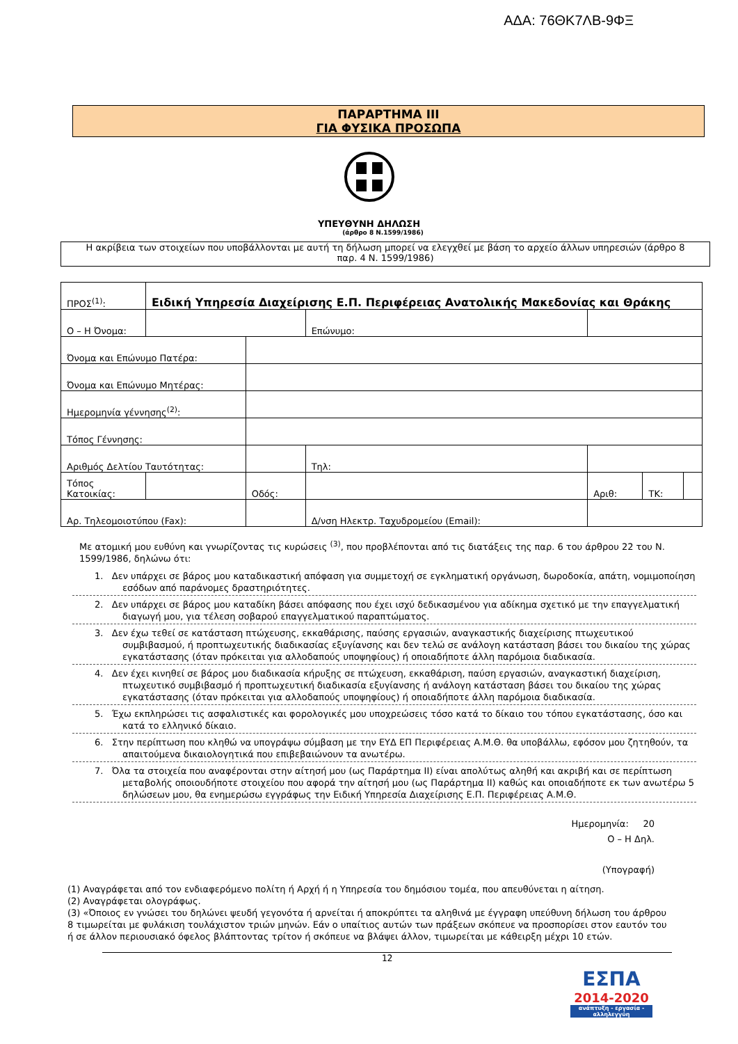ΑΔΑ: 76ΘΚ7ΛΒ-9ΦΞ
ΠΑΡΑΡΤΗΜΑ III
ΓΙΑ ΦΥΣΙΚΑ ΠΡΟΣΩΠΑ
ΥΠΕΥΘΥΝΗ ΔΗΛΩΣΗ
(άρθρο 8 Ν.1599/1986)
Η ακρίβεια των στοιχείων που υποβάλλονται με αυτή τη δήλωση μπορεί να ελεγχθεί με βάση το αρχείο άλλων υπηρεσιών (άρθρο 8 παρ. 4 Ν. 1599/1986)
| ΠΡΟΣ<sup>(1)</sup>: | Ειδική Υπηρεσία Διαχείρισης Ε.Π. Περιφέρειας Ανατολικής Μακεδονίας και Θράκης | | | | | | | |
| Ο – Η Όνομα: | | | | Επώνυμο: | | | | |
| Όνομα και Επώνυμο Πατέρα: | | | | | | | | |
| Όνομα και Επώνυμο Μητέρας: | | | | | | | | |
| Ημερομηνία γέννησης<sup>(2)</sup>: | | | | | | | | |
| Τόπος Γέννησης: | | | | | | | | |
| Αριθμός Δελτίου Ταυτότητας: | | | | Τηλ: | | | | |
| Τόπος Κατοικίας: | | | Οδός: | | | Αριθ: | ΤΚ: | |
| Αρ. Τηλεομοιοτύπου (Fax): | | | | Δ/νση Ηλεκτρ. Ταχυδρομείου (Email): | | | | |
Με ατομική μου ευθύνη και γνωρίζοντας τις κυρώσεις <sup>(3)</sup>, που προβλέπονται από τις διατάξεις της παρ. 6 του άρθρου 22 του Ν. 1599/1986, δηλώνω ότι:
1. Δεν υπάρχει σε βάρος μου καταδικαστική απόφαση για συμμετοχή σε εγκληματική οργάνωση, δωροδοκία, απάτη, νομιμοποίηση εσόδων από παράνομες δραστηριότητες.
2. Δεν υπάρχει σε βάρος μου καταδίκη βάσει απόφασης που έχει ισχύ δεδικασμένου για αδίκημα σχετικό με την επαγγελματική διαγωγή μου, για τέλεση σοβαρού επαγγελματικού παραπτώματος.
3. Δεν έχω τεθεί σε κατάσταση πτώχευσης, εκκαθάρισης, παύσης εργασιών, αναγκαστικής διαχείρισης πτωχευτικού συμβιβασμού, ή προπτωχευτικής διαδικασίας εξυγίανσης και δεν τελώ σε ανάλογη κατάσταση βάσει του δικαίου της χώρας εγκατάστασης (όταν πρόκειται για αλλοδαπούς υποψηφίους) ή οποιαδήποτε άλλη παρόμοια διαδικασία.
4. Δεν έχει κινηθεί σε βάρος μου διαδικασία κήρυξης σε πτώχευση, εκκαθάριση, παύση εργασιών, αναγκαστική διαχείριση, πτωχευτικό συμβιβασμό ή προπτωχευτική διαδικασία εξυγίανσης ή ανάλογη κατάσταση βάσει του δικαίου της χώρας εγκατάστασης (όταν πρόκειται για αλλοδαπούς υποψηφίους) ή οποιαδήποτε άλλη παρόμοια διαδικασία.
5. Έχω εκπληρώσει τις ασφαλιστικές και φορολογικές μου υποχρεώσεις τόσο κατά το δίκαιο του τόπου εγκατάστασης, όσο και κατά το ελληνικό δίκαιο.
6. Στην περίπτωση που κληθώ να υπογράψω σύμβαση με την ΕΥΔ ΕΠ Περιφέρειας Α.Μ.Θ. θα υποβάλλω, εφόσον μου ζητηθούν, τα απαιτούμενα δικαιολογητικά που επιβεβαιώνουν τα ανωτέρω.
7. Όλα τα στοιχεία που αναφέρονται στην αίτησή μου (ως Παράρτημα ΙΙ) είναι απολύτως αληθή και ακριβή και σε περίπτωση μεταβολής οποιουδήποτε στοιχείου που αφορά την αίτησή μου (ως Παράρτημα ΙΙ) καθώς και οποιαδήποτε εκ των ανωτέρω 5 δηλώσεων μου, θα ενημερώσω εγγράφως την Ειδική Υπηρεσία Διαχείρισης Ε.Π. Περιφέρειας Α.Μ.Θ.
Ημερομηνία: 20
Ο – Η Δηλ.
(Υπογραφή)
(1) Αναγράφεται από τον ενδιαφερόμενο πολίτη ή Αρχή ή η Υπηρεσία του δημόσιου τομέα, που απευθύνεται η αίτηση.
(2) Αναγράφεται ολογράφως.
(3) «Όποιος εν γνώσει του δηλώνει ψευδή γεγονότα ή αρνείται ή αποκρύπτει τα αληθινά με έγγραφη υπεύθυνη δήλωση του άρθρου 8 τιμωρείται με φυλάκιση τουλάχιστον τριών μηνών. Εάν ο υπαίτιος αυτών των πράξεων σκόπευε να προσπορίσει στον εαυτόν του ή σε άλλον περιουσιακό όφελος βλάπτοντας τρίτον ή σκόπευε να βλάψει άλλον, τιμωρείται με κάθειρξη μέχρι 10 ετών.
12
ΕΣΠΑ
2014-2020
ανάπτυξη - εργασία - αλληλεγγύη